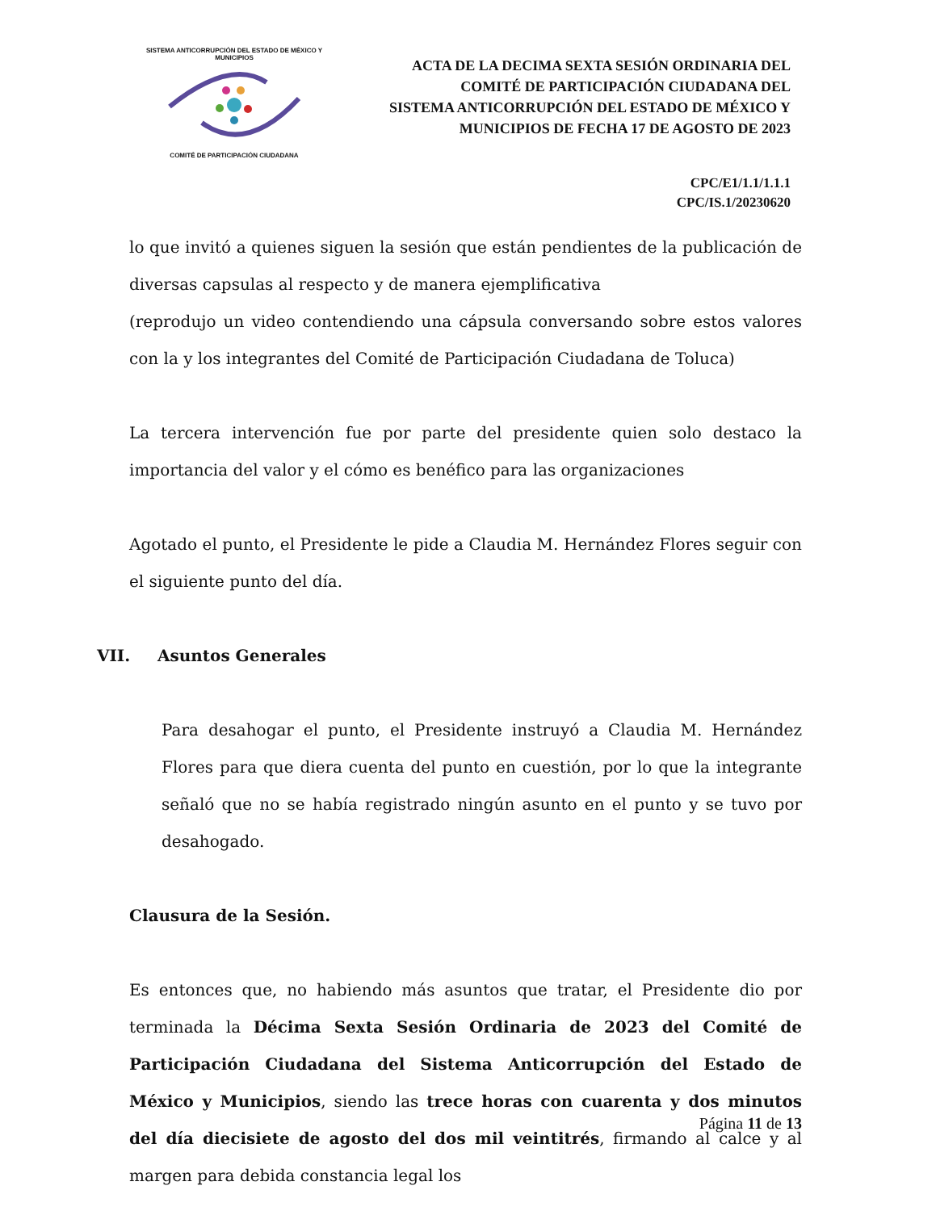SISTEMA ANTICORRUPCIÓN DEL ESTADO DE MÉXICO Y MUNICIPIOS COMITÉ DE PARTICIPACIÓN CIUDADANA
ACTA DE LA DECIMA SEXTA SESIÓN ORDINARIA DEL
COMITÉ DE PARTICIPACIÓN CIUDADANA DEL
SISTEMA ANTICORRUPCIÓN DEL ESTADO DE MÉXICO Y
MUNICIPIOS DE FECHA 17 DE AGOSTO DE 2023
CPC/E1/1.1/1.1.1
CPC/IS.1/20230620
lo que invitó a quienes siguen la sesión que están pendientes de la publicación de diversas capsulas al respecto y de manera ejemplificativa
(reprodujo un video contendiendo una cápsula conversando sobre estos valores con la y los integrantes del Comité de Participación Ciudadana de Toluca)
La tercera intervención fue por parte del presidente quien solo destaco la importancia del valor y el cómo es benéfico para las organizaciones
Agotado el punto, el Presidente le pide a Claudia M. Hernández Flores seguir con el siguiente punto del día.
VII. Asuntos Generales
Para desahogar el punto, el Presidente instruyó a Claudia M. Hernández Flores para que diera cuenta del punto en cuestión, por lo que la integrante señaló que no se había registrado ningún asunto en el punto y se tuvo por desahogado.
Clausura de la Sesión.
Es entonces que, no habiendo más asuntos que tratar, el Presidente dio por terminada la Décima Sexta Sesión Ordinaria de 2023 del Comité de Participación Ciudadana del Sistema Anticorrupción del Estado de México y Municipios, siendo las trece horas con cuarenta y dos minutos del día diecisiete de agosto del dos mil veintitrés, firmando al calce y al margen para debida constancia legal los
Página 11 de 13